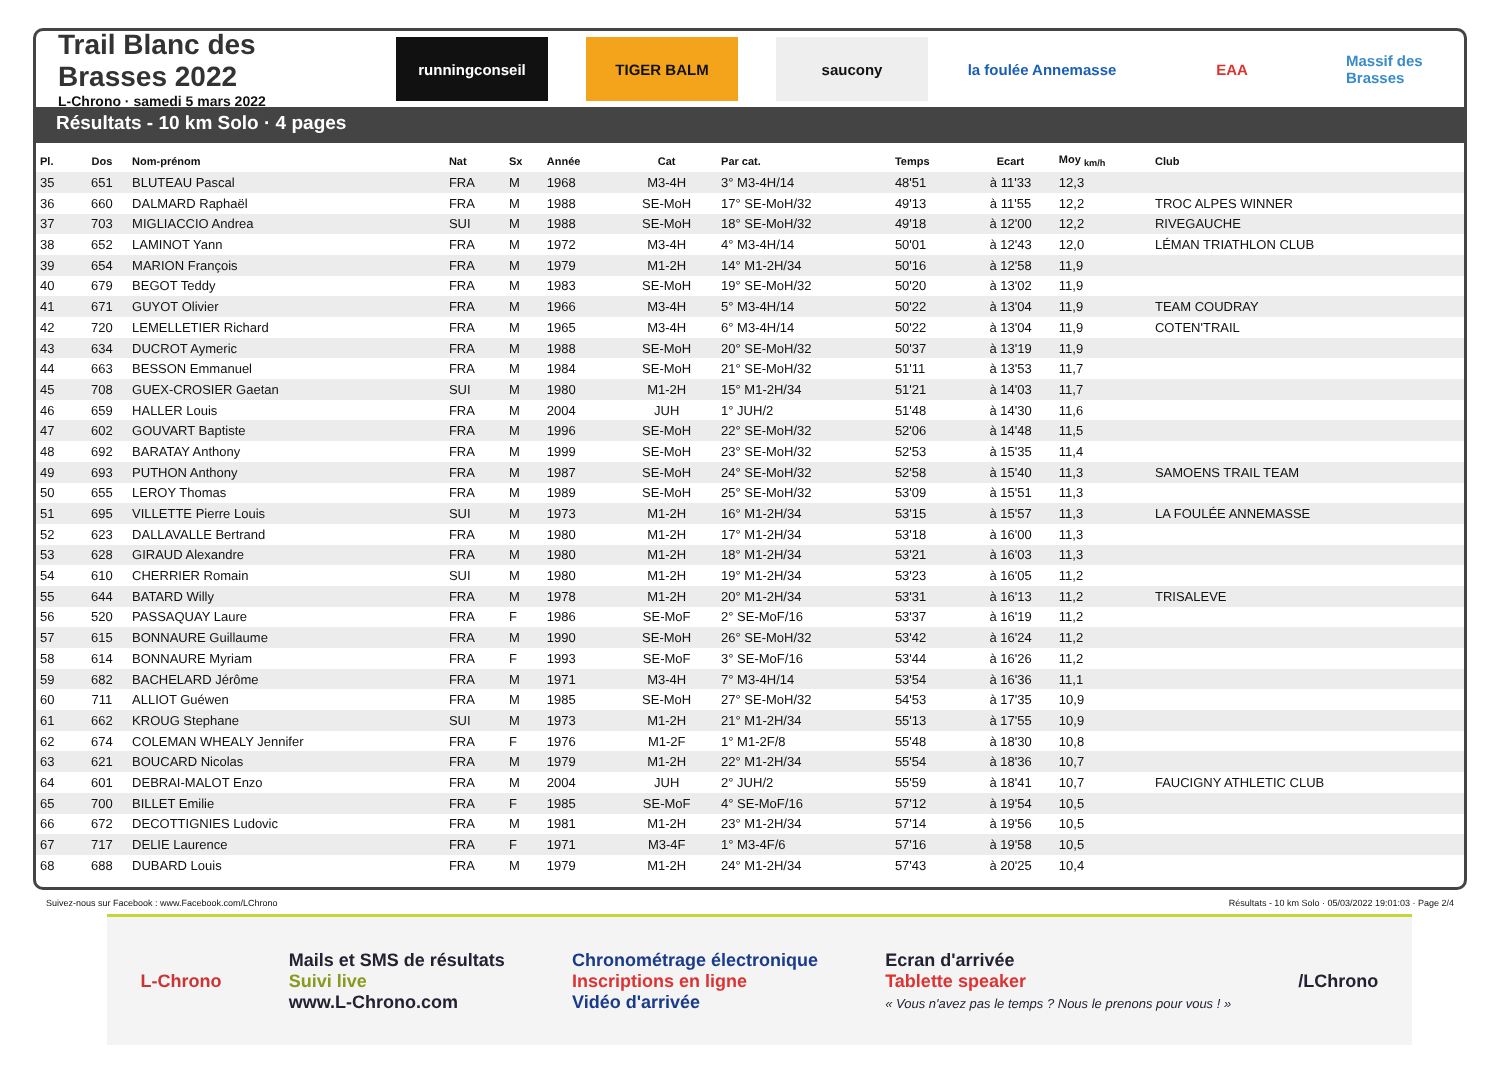Trail Blanc des Brasses 2022
L-Chrono · samedi 5 mars 2022
runningconseil TIGER BALM saucony la foulée Annemasse
EAA Massif des Brasses
Résultats - 10 km Solo · 4 pages
| Pl. | Dos | Nom-prénom | Nat | Sx | Année | Cat | Par cat. | Temps | Ecart | Moy <sub>km/h</sub> | Club |
| --- | --- | --- | --- | --- | --- | --- | --- | --- | --- | --- | --- |
| 35 | 651 | BLUTEAU Pascal | FRA | M | 1968 | M3-4H | 3° M3-4H/14 | 48'51 | à 11'33 | 12,3 | |
| 36 | 660 | DALMARD Raphaël | FRA | M | 1988 | SE-MoH | 17° SE-MoH/32 | 49'13 | à 11'55 | 12,2 | TROC ALPES WINNER |
| 37 | 703 | MIGLIACCIO Andrea | SUI | M | 1988 | SE-MoH | 18° SE-MoH/32 | 49'18 | à 12'00 | 12,2 | RIVEGAUCHE |
| 38 | 652 | LAMINOT Yann | FRA | M | 1972 | M3-4H | 4° M3-4H/14 | 50'01 | à 12'43 | 12,0 | LÉMAN TRIATHLON CLUB |
| 39 | 654 | MARION François | FRA | M | 1979 | M1-2H | 14° M1-2H/34 | 50'16 | à 12'58 | 11,9 | |
| 40 | 679 | BEGOT Teddy | FRA | M | 1983 | SE-MoH | 19° SE-MoH/32 | 50'20 | à 13'02 | 11,9 | |
| 41 | 671 | GUYOT Olivier | FRA | M | 1966 | M3-4H | 5° M3-4H/14 | 50'22 | à 13'04 | 11,9 | TEAM COUDRAY |
| 42 | 720 | LEMELLETIER Richard | FRA | M | 1965 | M3-4H | 6° M3-4H/14 | 50'22 | à 13'04 | 11,9 | COTEN'TRAIL |
| 43 | 634 | DUCROT Aymeric | FRA | M | 1988 | SE-MoH | 20° SE-MoH/32 | 50'37 | à 13'19 | 11,9 | |
| 44 | 663 | BESSON Emmanuel | FRA | M | 1984 | SE-MoH | 21° SE-MoH/32 | 51'11 | à 13'53 | 11,7 | |
| 45 | 708 | GUEX-CROSIER Gaetan | SUI | M | 1980 | M1-2H | 15° M1-2H/34 | 51'21 | à 14'03 | 11,7 | |
| 46 | 659 | HALLER Louis | FRA | M | 2004 | JUH | 1° JUH/2 | 51'48 | à 14'30 | 11,6 | |
| 47 | 602 | GOUVART Baptiste | FRA | M | 1996 | SE-MoH | 22° SE-MoH/32 | 52'06 | à 14'48 | 11,5 | |
| 48 | 692 | BARATAY Anthony | FRA | M | 1999 | SE-MoH | 23° SE-MoH/32 | 52'53 | à 15'35 | 11,4 | |
| 49 | 693 | PUTHON Anthony | FRA | M | 1987 | SE-MoH | 24° SE-MoH/32 | 52'58 | à 15'40 | 11,3 | SAMOENS TRAIL TEAM |
| 50 | 655 | LEROY Thomas | FRA | M | 1989 | SE-MoH | 25° SE-MoH/32 | 53'09 | à 15'51 | 11,3 | |
| 51 | 695 | VILLETTE Pierre Louis | SUI | M | 1973 | M1-2H | 16° M1-2H/34 | 53'15 | à 15'57 | 11,3 | LA FOULÉE ANNEMASSE |
| 52 | 623 | DALLAVALLE Bertrand | FRA | M | 1980 | M1-2H | 17° M1-2H/34 | 53'18 | à 16'00 | 11,3 | |
| 53 | 628 | GIRAUD Alexandre | FRA | M | 1980 | M1-2H | 18° M1-2H/34 | 53'21 | à 16'03 | 11,3 | |
| 54 | 610 | CHERRIER Romain | SUI | M | 1980 | M1-2H | 19° M1-2H/34 | 53'23 | à 16'05 | 11,2 | |
| 55 | 644 | BATARD Willy | FRA | M | 1978 | M1-2H | 20° M1-2H/34 | 53'31 | à 16'13 | 11,2 | TRISALEVE |
| 56 | 520 | PASSAQUAY Laure | FRA | F | 1986 | SE-MoF | 2° SE-MoF/16 | 53'37 | à 16'19 | 11,2 | |
| 57 | 615 | BONNAURE Guillaume | FRA | M | 1990 | SE-MoH | 26° SE-MoH/32 | 53'42 | à 16'24 | 11,2 | |
| 58 | 614 | BONNAURE Myriam | FRA | F | 1993 | SE-MoF | 3° SE-MoF/16 | 53'44 | à 16'26 | 11,2 | |
| 59 | 682 | BACHELARD Jérôme | FRA | M | 1971 | M3-4H | 7° M3-4H/14 | 53'54 | à 16'36 | 11,1 | |
| 60 | 711 | ALLIOT Guéwen | FRA | M | 1985 | SE-MoH | 27° SE-MoH/32 | 54'53 | à 17'35 | 10,9 | |
| 61 | 662 | KROUG Stephane | SUI | M | 1973 | M1-2H | 21° M1-2H/34 | 55'13 | à 17'55 | 10,9 | |
| 62 | 674 | COLEMAN WHEALY Jennifer | FRA | F | 1976 | M1-2F | 1° M1-2F/8 | 55'48 | à 18'30 | 10,8 | |
| 63 | 621 | BOUCARD Nicolas | FRA | M | 1979 | M1-2H | 22° M1-2H/34 | 55'54 | à 18'36 | 10,7 | |
| 64 | 601 | DEBRAI-MALOT Enzo | FRA | M | 2004 | JUH | 2° JUH/2 | 55'59 | à 18'41 | 10,7 | FAUCIGNY ATHLETIC CLUB |
| 65 | 700 | BILLET Emilie | FRA | F | 1985 | SE-MoF | 4° SE-MoF/16 | 57'12 | à 19'54 | 10,5 | |
| 66 | 672 | DECOTTIGNIES Ludovic | FRA | M | 1981 | M1-2H | 23° M1-2H/34 | 57'14 | à 19'56 | 10,5 | |
| 67 | 717 | DELIE Laurence | FRA | F | 1971 | M3-4F | 1° M3-4F/6 | 57'16 | à 19'58 | 10,5 | |
| 68 | 688 | DUBARD Louis | FRA | M | 1979 | M1-2H | 24° M1-2H/34 | 57'43 | à 20'25 | 10,4 | |
Suivez-nous sur Facebook : www.Facebook.com/LChrono Résultats - 10 km Solo · 05/03/2022 19:01:03 · Page 2/4
L-Chrono
Mails et SMS de résultats
Suivi live
www.L-Chrono.com
Chronométrage électronique
Inscriptions en ligne
Vidéo d'arrivée
Ecran d'arrivée
Tablette speaker
« Vous n'avez pas le temps ? Nous le prenons pour vous ! »
/LChrono